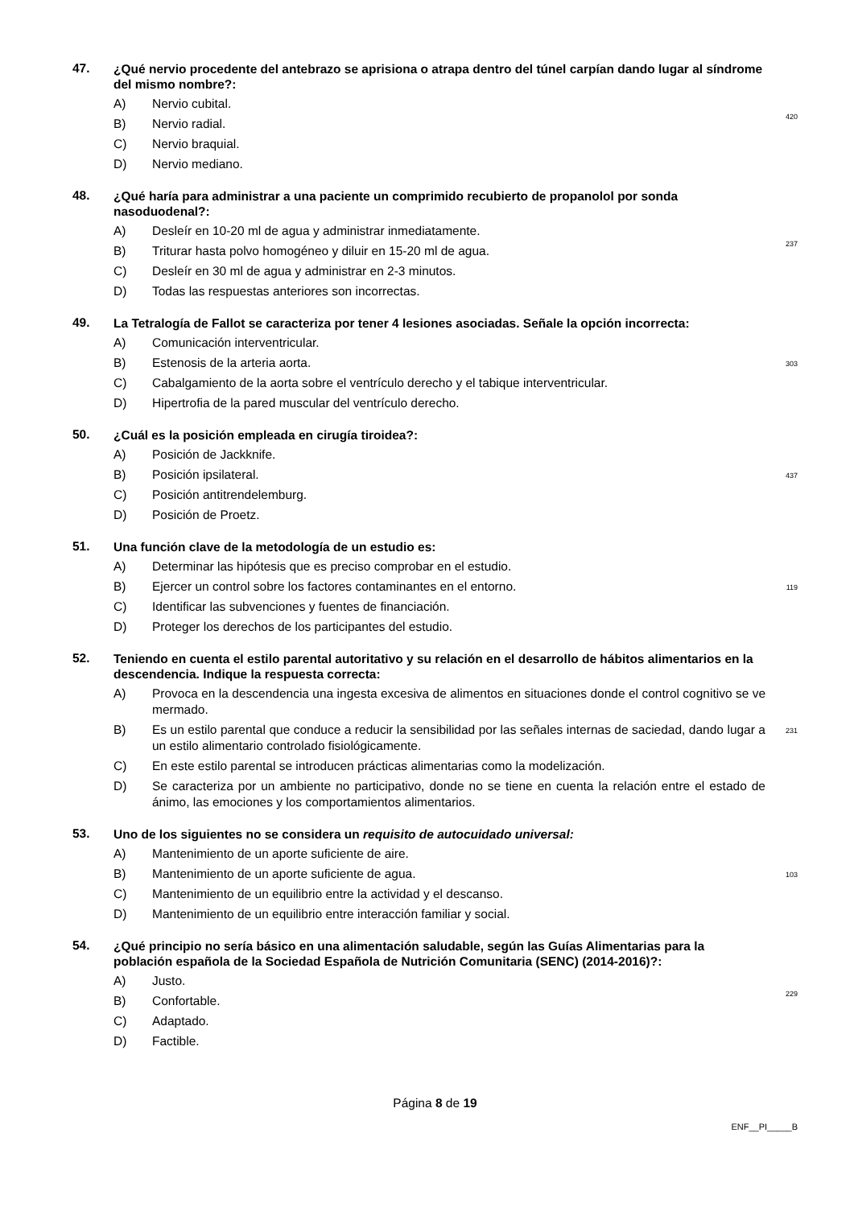47.
¿Qué nervio procedente del antebrazo se aprisiona o atrapa dentro del túnel carpían dando lugar al síndrome del mismo nombre?:
A) Nervio cubital.
B) Nervio radial.
C) Nervio braquial.
D) Nervio mediano.
420
48.
¿Qué haría para administrar a una paciente un comprimido recubierto de propanolol por sonda nasoduodenal?:
A) Desleír en 10-20 ml de agua y administrar inmediatamente.
B) Triturar hasta polvo homogéneo y diluir en 15-20 ml de agua.
C) Desleír en 30 ml de agua y administrar en 2-3 minutos.
D) Todas las respuestas anteriores son incorrectas.
237
49.
La Tetralogía de Fallot se caracteriza por tener 4 lesiones asociadas. Señale la opción incorrecta:
A) Comunicación interventricular.
B) Estenosis de la arteria aorta.
C) Cabalgamiento de la aorta sobre el ventrículo derecho y el tabique interventricular.
D) Hipertrofia de la pared muscular del ventrículo derecho.
303
50.
¿Cuál es la posición empleada en cirugía tiroidea?:
A) Posición de Jackknife.
B) Posición ipsilateral.
C) Posición antitrendelemburg.
D) Posición de Proetz.
437
51.
Una función clave de la metodología de un estudio es:
A) Determinar las hipótesis que es preciso comprobar en el estudio.
B) Ejercer un control sobre los factores contaminantes en el entorno.
C) Identificar las subvenciones y fuentes de financiación.
D) Proteger los derechos de los participantes del estudio.
119
52.
Teniendo en cuenta el estilo parental autoritativo y su relación en el desarrollo de hábitos alimentarios en la descendencia. Indique la respuesta correcta:
A) Provoca en la descendencia una ingesta excesiva de alimentos en situaciones donde el control cognitivo se ve mermado.
B) Es un estilo parental que conduce a reducir la sensibilidad por las señales internas de saciedad, dando lugar a un estilo alimentario controlado fisiológicamente.
C) En este estilo parental se introducen prácticas alimentarias como la modelización.
D) Se caracteriza por un ambiente no participativo, donde no se tiene en cuenta la relación entre el estado de ánimo, las emociones y los comportamientos alimentarios.
231
53.
Uno de los siguientes no se considera un requisito de autocuidado universal:
A) Mantenimiento de un aporte suficiente de aire.
B) Mantenimiento de un aporte suficiente de agua.
C) Mantenimiento de un equilibrio entre la actividad y el descanso.
D) Mantenimiento de un equilibrio entre interacción familiar y social.
103
54.
¿Qué principio no sería básico en una alimentación saludable, según las Guías Alimentarias para la población española de la Sociedad Española de Nutrición Comunitaria (SENC) (2014-2016)?:
A) Justo.
B) Confortable.
C) Adaptado.
D) Factible.
229
Página 8 de 19
ENF__PI_____B